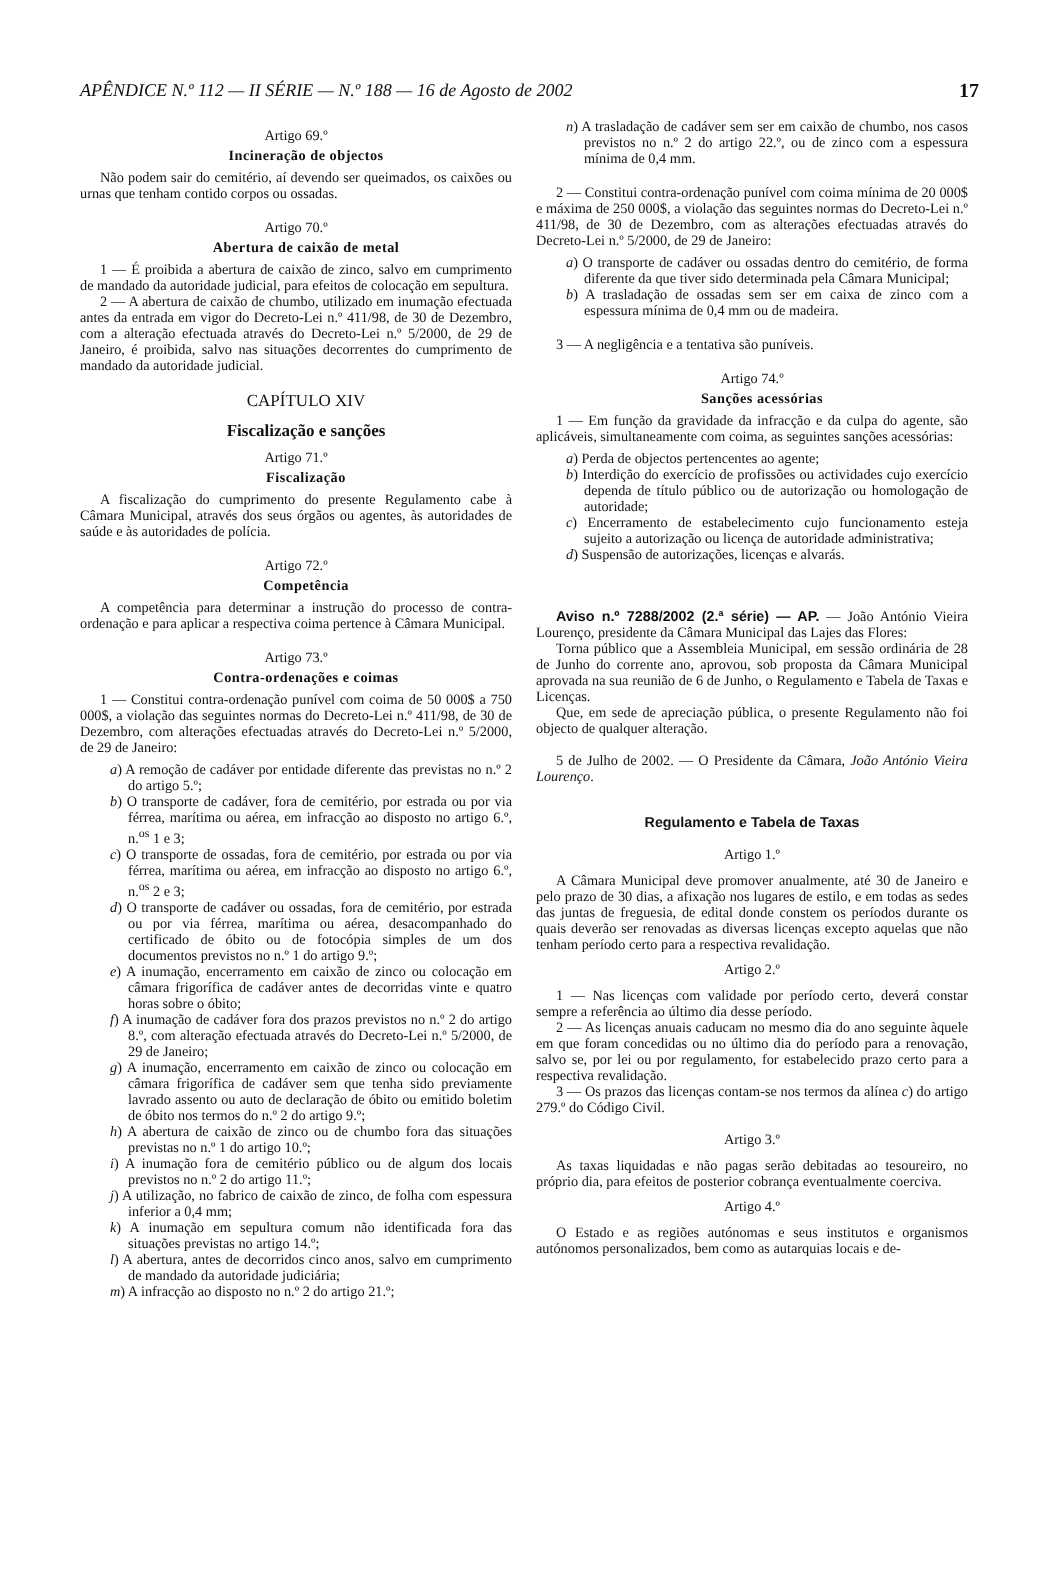APÊNDICE N.º 112 — II SÉRIE — N.º 188 — 16 de Agosto de 2002 17
Artigo 69.º
Incineração de objectos
Não podem sair do cemitério, aí devendo ser queimados, os caixões ou urnas que tenham contido corpos ou ossadas.
Artigo 70.º
Abertura de caixão de metal
1 — É proibida a abertura de caixão de zinco, salvo em cumprimento de mandado da autoridade judicial, para efeitos de colocação em sepultura.
2 — A abertura de caixão de chumbo, utilizado em inumação efectuada antes da entrada em vigor do Decreto-Lei n.º 411/98, de 30 de Dezembro, com a alteração efectuada através do Decreto-Lei n.º 5/2000, de 29 de Janeiro, é proibida, salvo nas situações decorrentes do cumprimento de mandado da autoridade judicial.
CAPÍTULO XIV
Fiscalização e sanções
Artigo 71.º
Fiscalização
A fiscalização do cumprimento do presente Regulamento cabe à Câmara Municipal, através dos seus órgãos ou agentes, às autoridades de saúde e às autoridades de polícia.
Artigo 72.º
Competência
A competência para determinar a instrução do processo de contra-ordenação e para aplicar a respectiva coima pertence à Câmara Municipal.
Artigo 73.º
Contra-ordenações e coimas
1 — Constitui contra-ordenação punível com coima de 50 000$ a 750 000$, a violação das seguintes normas do Decreto-Lei n.º 411/98, de 30 de Dezembro, com alterações efectuadas através do Decreto-Lei n.º 5/2000, de 29 de Janeiro:
a) A remoção de cadáver por entidade diferente das previstas no n.º 2 do artigo 5.º;
b) O transporte de cadáver, fora de cemitério, por estrada ou por via férrea, marítima ou aérea, em infracção ao disposto no artigo 6.º, n.<sup>os</sup> 1 e 3;
c) O transporte de ossadas, fora de cemitério, por estrada ou por via férrea, marítima ou aérea, em infracção ao disposto no artigo 6.º, n.<sup>os</sup> 2 e 3;
d) O transporte de cadáver ou ossadas, fora de cemitério, por estrada ou por via férrea, marítima ou aérea, desacompanhado do certificado de óbito ou de fotocópia simples de um dos documentos previstos no n.º 1 do artigo 9.º;
e) A inumação, encerramento em caixão de zinco ou colocação em câmara frigorífica de cadáver antes de decorridas vinte e quatro horas sobre o óbito;
f) A inumação de cadáver fora dos prazos previstos no n.º 2 do artigo 8.º, com alteração efectuada através do Decreto-Lei n.º 5/2000, de 29 de Janeiro;
g) A inumação, encerramento em caixão de zinco ou colocação em câmara frigorífica de cadáver sem que tenha sido previamente lavrado assento ou auto de declaração de óbito ou emitido boletim de óbito nos termos do n.º 2 do artigo 9.º;
h) A abertura de caixão de zinco ou de chumbo fora das situações previstas no n.º 1 do artigo 10.º;
i) A inumação fora de cemitério público ou de algum dos locais previstos no n.º 2 do artigo 11.º;
j) A utilização, no fabrico de caixão de zinco, de folha com espessura inferior a 0,4 mm;
k) A inumação em sepultura comum não identificada fora das situações previstas no artigo 14.º;
l) A abertura, antes de decorridos cinco anos, salvo em cumprimento de mandado da autoridade judiciária;
m) A infracção ao disposto no n.º 2 do artigo 21.º;
n) A trasladação de cadáver sem ser em caixão de chumbo, nos casos previstos no n.º 2 do artigo 22.º, ou de zinco com a espessura mínima de 0,4 mm.
2 — Constitui contra-ordenação punível com coima mínima de 20 000$ e máxima de 250 000$, a violação das seguintes normas do Decreto-Lei n.º 411/98, de 30 de Dezembro, com as alterações efectuadas através do Decreto-Lei n.º 5/2000, de 29 de Janeiro:
a) O transporte de cadáver ou ossadas dentro do cemitério, de forma diferente da que tiver sido determinada pela Câmara Municipal;
b) A trasladação de ossadas sem ser em caixa de zinco com a espessura mínima de 0,4 mm ou de madeira.
3 — A negligência e a tentativa são puníveis.
Artigo 74.º
Sanções acessórias
1 — Em função da gravidade da infracção e da culpa do agente, são aplicáveis, simultaneamente com coima, as seguintes sanções acessórias:
a) Perda de objectos pertencentes ao agente;
b) Interdição do exercício de profissões ou actividades cujo exercício dependa de título público ou de autorização ou homologação de autoridade;
c) Encerramento de estabelecimento cujo funcionamento esteja sujeito a autorização ou licença de autoridade administrativa;
d) Suspensão de autorizações, licenças e alvarás.
Aviso n.º 7288/2002 (2.ª série) — AP. — João António Vieira Lourenço, presidente da Câmara Municipal das Lajes das Flores:
Torna público que a Assembleia Municipal, em sessão ordinária de 28 de Junho do corrente ano, aprovou, sob proposta da Câmara Municipal aprovada na sua reunião de 6 de Junho, o Regulamento e Tabela de Taxas e Licenças.
Que, em sede de apreciação pública, o presente Regulamento não foi objecto de qualquer alteração.
5 de Julho de 2002. — O Presidente da Câmara, João António Vieira Lourenço.
Regulamento e Tabela de Taxas
Artigo 1.º
A Câmara Municipal deve promover anualmente, até 30 de Janeiro e pelo prazo de 30 dias, a afixação nos lugares de estilo, e em todas as sedes das juntas de freguesia, de edital donde constem os períodos durante os quais deverão ser renovadas as diversas licenças excepto aquelas que não tenham período certo para a respectiva revalidação.
Artigo 2.º
1 — Nas licenças com validade por período certo, deverá constar sempre a referência ao último dia desse período.
2 — As licenças anuais caducam no mesmo dia do ano seguinte àquele em que foram concedidas ou no último dia do período para a renovação, salvo se, por lei ou por regulamento, for estabelecido prazo certo para a respectiva revalidação.
3 — Os prazos das licenças contam-se nos termos da alínea c) do artigo 279.º do Código Civil.
Artigo 3.º
As taxas liquidadas e não pagas serão debitadas ao tesoureiro, no próprio dia, para efeitos de posterior cobrança eventualmente coerciva.
Artigo 4.º
O Estado e as regiões autónomas e seus institutos e organismos autónomos personalizados, bem como as autarquias locais e de-